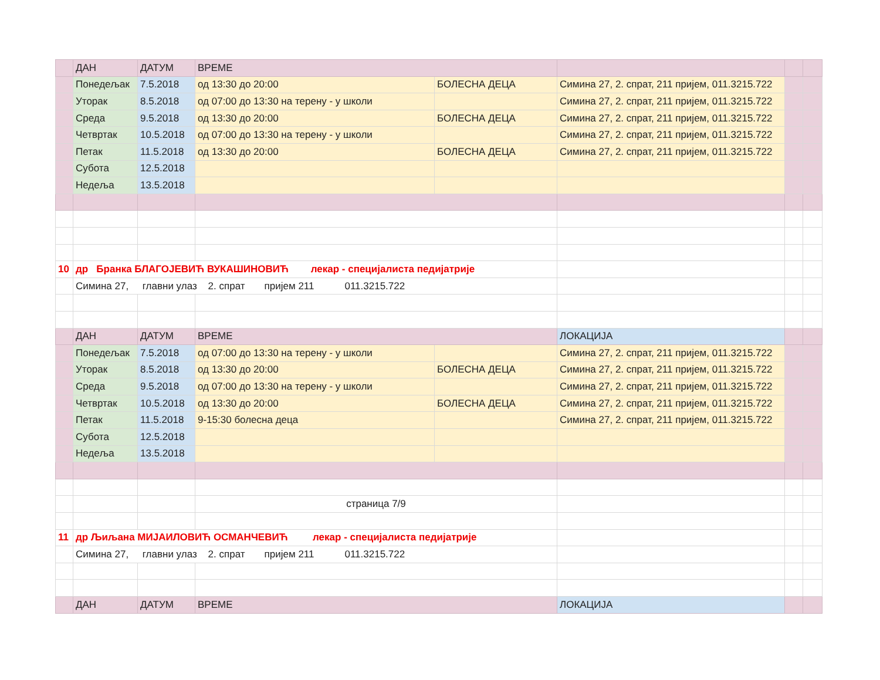| | ДАН | ДАТУМ | ВРЕМЕ | | | | |
| | Понедељак | 7.5.2018 | од 13:30 до 20:00 | БОЛЕСНА ДЕЦА | Симина 27, 2. спрат, 211 пријем, 011.3215.722 | | |
| | Уторак | 8.5.2018 | од 07:00 до 13:30 на терену - у школи | | Симина 27, 2. спрат, 211 пријем, 011.3215.722 | | |
| | Среда | 9.5.2018 | од 13:30 до 20:00 | БОЛЕСНА ДЕЦА | Симина 27, 2. спрат, 211 пријем, 011.3215.722 | | |
| | Четвртак | 10.5.2018 | од 07:00 до 13:30 на терену - у школи | | Симина 27, 2. спрат, 211 пријем, 011.3215.722 | | |
| | Петак | 11.5.2018 | од 13:30 до 20:00 | БОЛЕСНА ДЕЦА | Симина 27, 2. спрат, 211 пријем, 011.3215.722 | | |
| | Субота | 12.5.2018 | | | | | |
| | Недеља | 13.5.2018 | | | | | |
| 10 | др Бранка БЛАГОЈЕВИЋ ВУКАШИНОВИЋ лекар - специјалиста педијатрије | | | | | | |
| | Симина 27, главни улаз 2. спрат пријем 211 011.3215.722 | | | | | | |
| | ДАН | ДАТУМ | ВРЕМЕ | | ЛОКАЦИЈА | | |
| | Понедељак | 7.5.2018 | од 07:00 до 13:30 на терену - у школи | | Симина 27, 2. спрат, 211 пријем, 011.3215.722 | | |
| | Уторак | 8.5.2018 | од 13:30 до 20:00 | БОЛЕСНА ДЕЦА | Симина 27, 2. спрат, 211 пријем, 011.3215.722 | | |
| | Среда | 9.5.2018 | од 07:00 до 13:30 на терену - у школи | | Симина 27, 2. спрат, 211 пријем, 011.3215.722 | | |
| | Четвртак | 10.5.2018 | од 13:30 до 20:00 | БОЛЕСНА ДЕЦА | Симина 27, 2. спрат, 211 пријем, 011.3215.722 | | |
| | Петак | 11.5.2018 | 9-15:30 болесна деца | | Симина 27, 2. спрат, 211 пријем, 011.3215.722 | | |
| | Субота | 12.5.2018 | | | | | |
| | Недеља | 13.5.2018 | | | | | |
| | | | страница 7/9 | | | | |
| 11 | др Љиљана МИЈАИЛОВИЋ ОСМАНЧЕВИЋ лекар - специјалиста педијатрије | | | | | | |
| | Симина 27, главни улаз 2. спрат пријем 211 011.3215.722 | | | | | | |
| | ДАН | ДАТУМ | ВРЕМЕ | | ЛОКАЦИЈА | | |